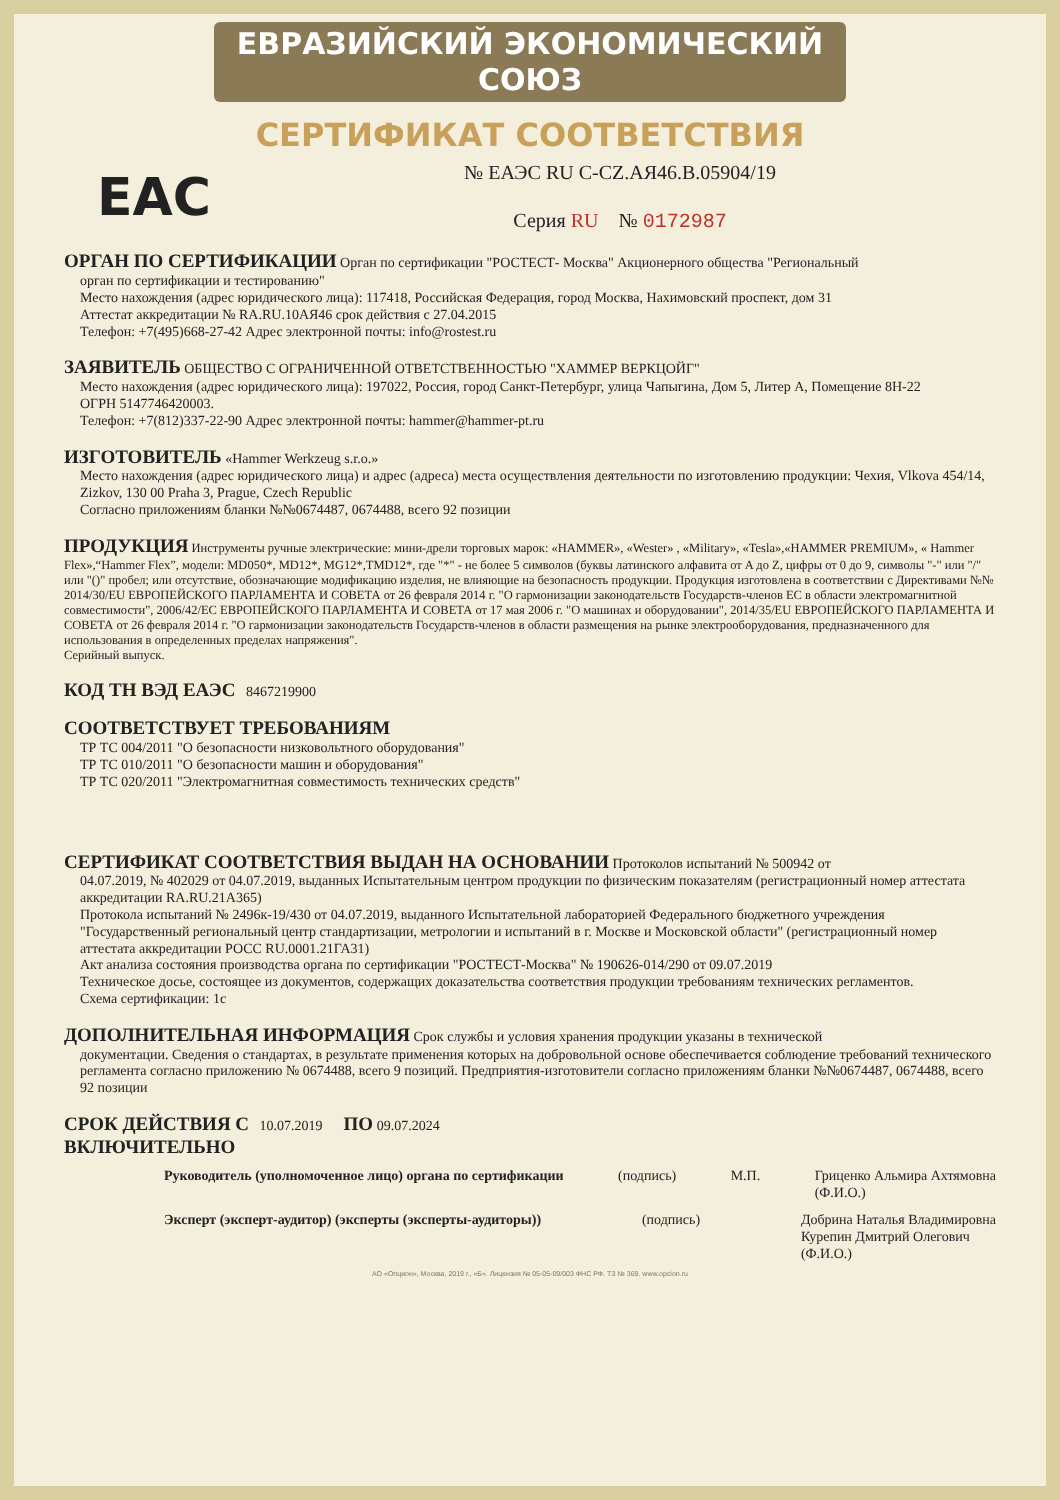ЕВРАЗИЙСКИЙ ЭКОНОМИЧЕСКИЙ СОЮЗ
СЕРТИФИКАТ СООТВЕТСТВИЯ
EAC
№ ЕАЭС RU C-CZ.АЯ46.В.05904/19
Серия RU № 0172987
ОРГАН ПО СЕРТИФИКАЦИИ
Орган по сертификации "РОСТЕСТ- Москва" Акционерного общества "Региональный
орган по сертификации и тестированию"
Место нахождения (адрес юридического лица): 117418, Российская Федерация, город Москва, Нахимовский проспект, дом 31
Аттестат аккредитации № RA.RU.10АЯ46 срок действия с 27.04.2015
Телефон: +7(495)668-27-42 Адрес электронной почты: info@rostest.ru
ЗАЯВИТЕЛЬ
ОБЩЕСТВО С ОГРАНИЧЕННОЙ ОТВЕТСТВЕННОСТЬЮ "ХАММЕР ВЕРКЦОЙГ"
Место нахождения (адрес юридического лица): 197022, Россия, город Санкт-Петербург, улица Чапыгина, Дом 5, Литер А, Помещение 8Н-22
ОГРН 5147746420003.
Телефон: +7(812)337-22-90 Адрес электронной почты: hammer@hammer-pt.ru
ИЗГОТОВИТЕЛЬ
«Hammer Werkzeug s.r.o.»
Место нахождения (адрес юридического лица) и адрес (адреса) места осуществления деятельности по изготовлению продукции: Чехия, Vlkova 454/14, Zizkov, 130 00 Praha 3, Prague, Czech Republic
Согласно приложениям бланки №№0674487, 0674488, всего 92 позиции
ПРОДУКЦИЯ
Инструменты ручные электрические: мини-дрели торговых марок: «HAMMER», «Wester» , «Military», «Tesla»,«HAMMER PREMIUM», « Hammer Flex»,“Hammer Flex”, модели: MD050*, MD12*, MG12*,TMD12*, где "*" - не более 5 символов (буквы латинского алфавита от A до Z, цифры от 0 до 9, символы "-" или "/" или "()" пробел; или отсутствие, обозначающие модификацию изделия, не влияющие на безопасность продукции. Продукция изготовлена в соответствии с Директивами №№ 2014/30/EU ЕВРОПЕЙСКОГО ПАРЛАМЕНТА И СОВЕТА от 26 февраля 2014 г. "О гармонизации законодательств Государств-членов ЕС в области электромагнитной совместимости", 2006/42/EC ЕВРОПЕЙСКОГО ПАРЛАМЕНТА И СОВЕТА от 17 мая 2006 г. "О машинах и оборудовании", 2014/35/EU ЕВРОПЕЙСКОГО ПАРЛАМЕНТА И СОВЕТА от 26 февраля 2014 г. "О гармонизации законодательств Государств-членов в области размещения на рынке электрооборудования, предназначенного для использования в определенных пределах напряжения".
Серийный выпуск.
КОД ТН ВЭД ЕАЭС
8467219900
СООТВЕТСТВУЕТ ТРЕБОВАНИЯМ
ТР ТС 004/2011 "О безопасности низковольтного оборудования"
ТР ТС 010/2011 "О безопасности машин и оборудования"
ТР ТС 020/2011 "Электромагнитная совместимость технических средств"
СЕРТИФИКАТ СООТВЕТСТВИЯ ВЫДАН НА ОСНОВАНИИ
Протоколов испытаний № 500942 от
04.07.2019, № 402029 от 04.07.2019, выданных Испытательным центром продукции по физическим показателям (регистрационный номер аттестата аккредитации RA.RU.21А365)
Протокола испытаний № 2496к-19/430 от 04.07.2019, выданного Испытательной лабораторией Федерального бюджетного учреждения "Государственный региональный центр стандартизации, метрологии и испытаний в г. Москве и Московской области" (регистрационный номер аттестата аккредитации РОСС RU.0001.21ГА31)
Акт анализа состояния производства органа по сертификации "РОСТЕСТ-Москва" № 190626-014/290 от 09.07.2019
Техническое досье, состоящее из документов, содержащих доказательства соответствия продукции требованиям технических регламентов.
Схема сертификации: 1с
ДОПОЛНИТЕЛЬНАЯ ИНФОРМАЦИЯ
Срок службы и условия хранения продукции указаны в технической
документации. Сведения о стандартах, в результате применения которых на добровольной основе обеспечивается соблюдение требований технического регламента согласно приложению № 0674488, всего 9 позиций. Предприятия-изготовители согласно приложениям бланки №№0674487, 0674488, всего 92 позиции
СРОК ДЕЙСТВИЯ С
10.07.2019
ПО
09.07.2024
ВКЛЮЧИТЕЛЬНО
Руководитель (уполномоченное лицо) органа по сертификации
(подпись) М.П. Гриценко Альмира Ахтямовна
(Ф.И.О.)
Эксперт (эксперт-аудитор) (эксперты (эксперты-аудиторы))
(подпись) Добрина Наталья Владимировна
Курепин Дмитрий Олегович
(Ф.И.О.)
АО «Опцион», Москва, 2019 г., «Б». Лицензия № 05-05-09/003 ФНС РФ. ТЗ № 369. www.opcion.ru